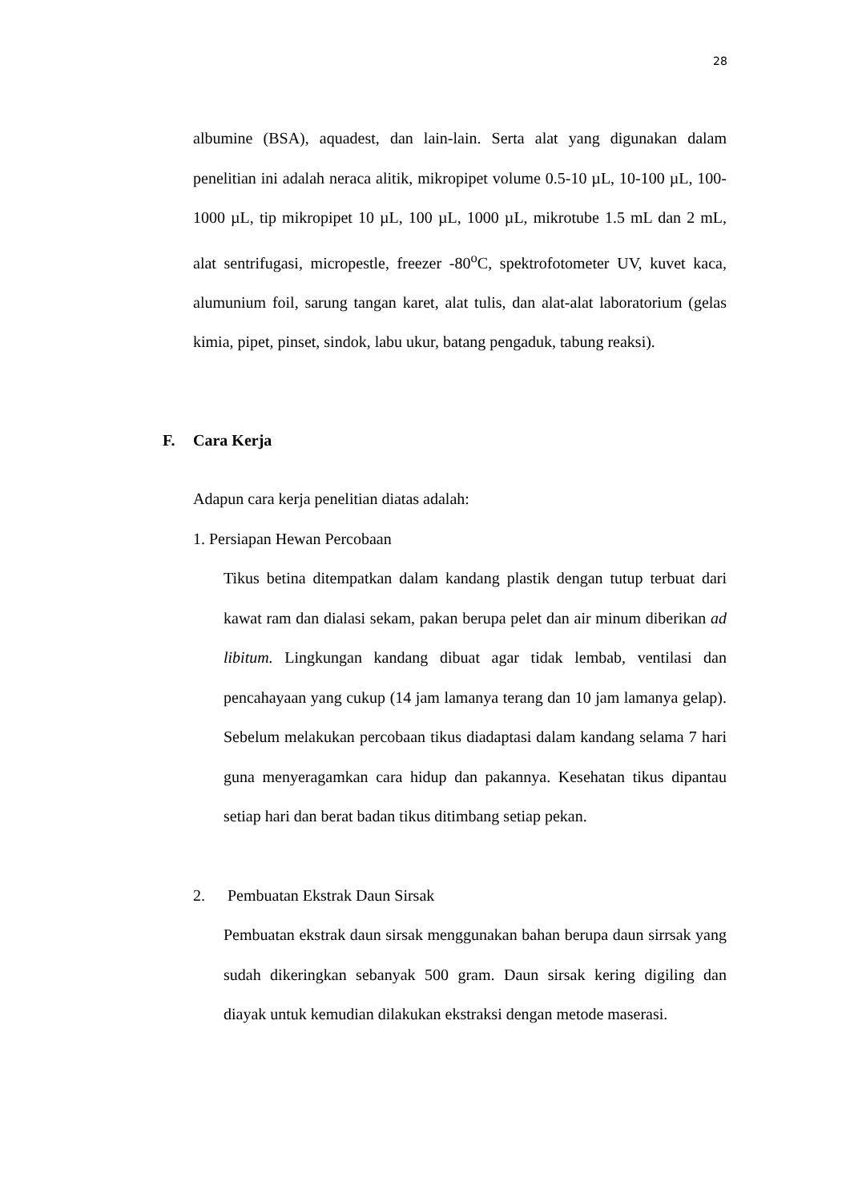28
albumine (BSA), aquadest, dan lain-lain. Serta alat yang digunakan dalam penelitian ini adalah neraca alitik, mikropipet volume 0.5-10 µL, 10-100 µL, 100-1000 µL, tip mikropipet 10 µL, 100 µL, 1000 µL, mikrotube 1.5 mL dan 2 mL, alat sentrifugasi, micropestle, freezer -80<sup>o</sup>C, spektrofotometer UV, kuvet kaca, alumunium foil, sarung tangan karet, alat tulis, dan alat-alat laboratorium (gelas kimia, pipet, pinset, sindok, labu ukur, batang pengaduk, tabung reaksi).
F. Cara Kerja
Adapun cara kerja penelitian diatas adalah:
1. Persiapan Hewan Percobaan
Tikus betina ditempatkan dalam kandang plastik dengan tutup terbuat dari kawat ram dan dialasi sekam, pakan berupa pelet dan air minum diberikan ad libitum. Lingkungan kandang dibuat agar tidak lembab, ventilasi dan pencahayaan yang cukup (14 jam lamanya terang dan 10 jam lamanya gelap). Sebelum melakukan percobaan tikus diadaptasi dalam kandang selama 7 hari guna menyeragamkan cara hidup dan pakannya. Kesehatan tikus dipantau setiap hari dan berat badan tikus ditimbang setiap pekan.
2. Pembuatan Ekstrak Daun Sirsak
Pembuatan ekstrak daun sirsak menggunakan bahan berupa daun sirrsak yang sudah dikeringkan sebanyak 500 gram. Daun sirsak kering digiling dan diayak untuk kemudian dilakukan ekstraksi dengan metode maserasi.